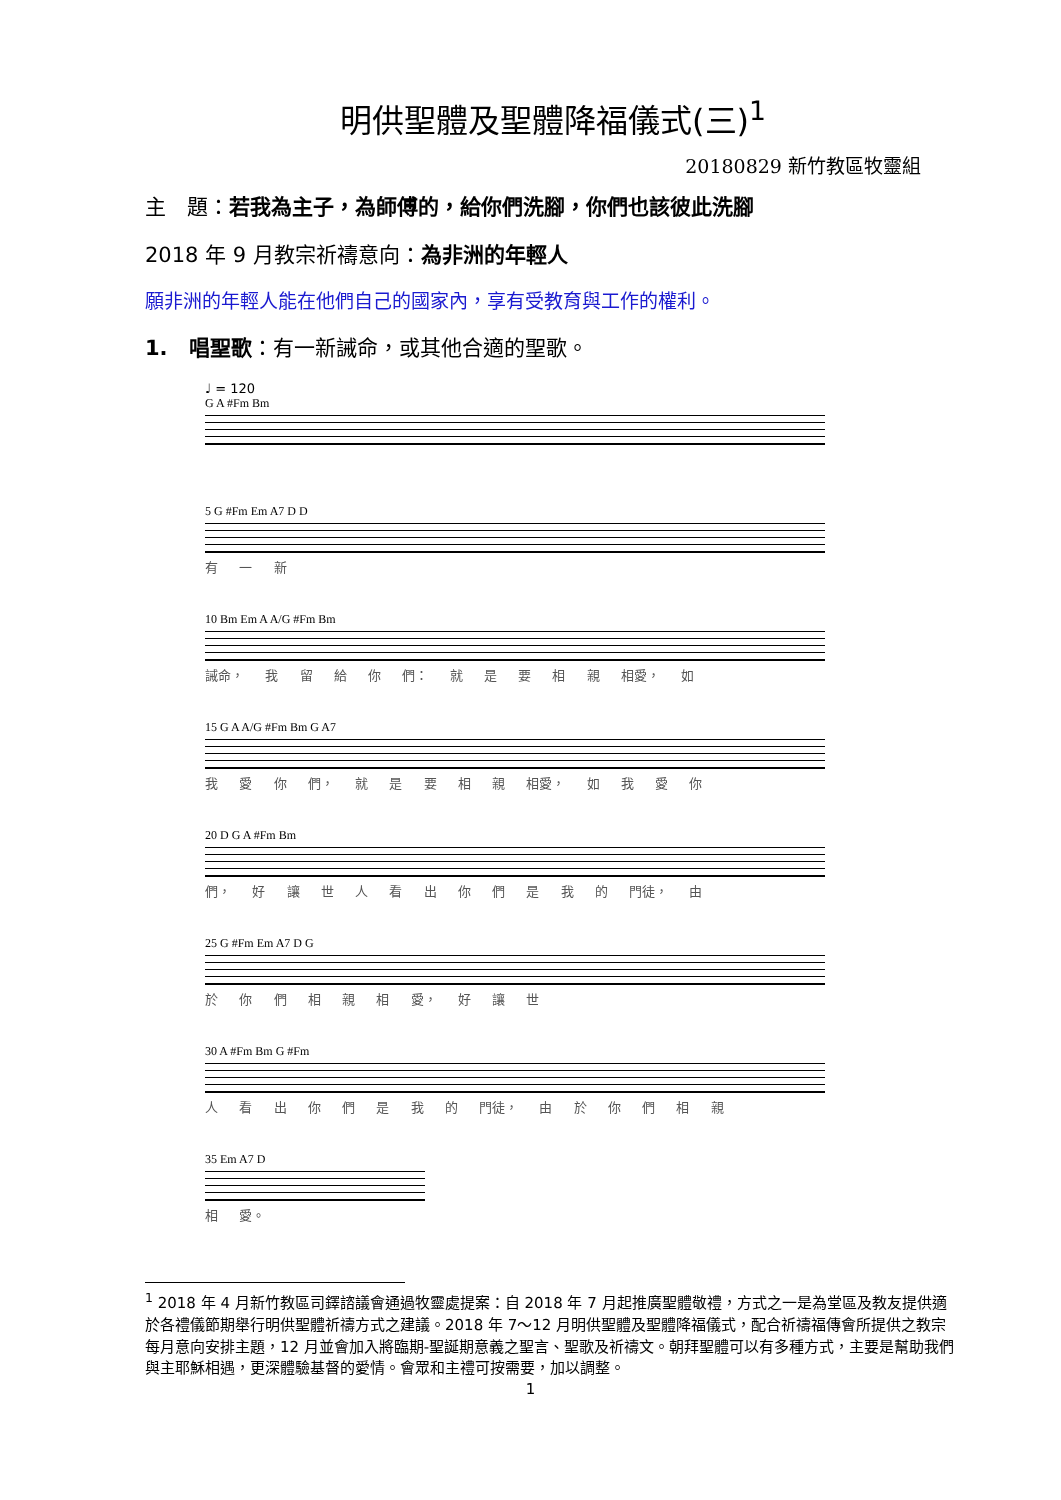明供聖體及聖體降福儀式(三)<sup>1</sup>
20180829 新竹教區牧靈組
主　題：若我為主子，為師傅的，給你們洗腳，你們也該彼此洗腳
2018 年 9 月教宗祈禱意向：為非洲的年輕人
願非洲的年輕人能在他們自己的國家內，享有受教育與工作的權利。
1.　唱聖歌：有一新誡命，或其他合適的聖歌。
♩ = 120
G A #Fm Bm
5 G #Fm Em A7 D D
有 一 新
10 Bm Em A A/G #Fm Bm
誡命， 我 留 給 你 們： 就 是 要 相 親 相愛， 如
15 G A A/G #Fm Bm G A7
我 愛 你 們， 就 是 要 相 親 相愛， 如 我 愛 你
20 D G A #Fm Bm
們， 好 讓 世 人 看 出 你 們 是 我 的 門徒， 由
25 G #Fm Em A7 D G
於 你 們 相 親 相 愛， 好 讓 世
30 A #Fm Bm G #Fm
人 看 出 你 們 是 我 的 門徒， 由 於 你 們 相 親
35 Em A7 D
相 愛。
<sup>1</sup> 2018 年 4 月新竹教區司鐸諮議會通過牧靈處提案：自 2018 年 7 月起推廣聖體敬禮，方式之一是為堂區及教友提供適於各禮儀節期舉行明供聖體祈禱方式之建議。2018 年 7～12 月明供聖體及聖體降福儀式，配合祈禱福傳會所提供之教宗每月意向安排主題，12 月並會加入將臨期-聖誕期意義之聖言、聖歌及祈禱文。朝拜聖體可以有多種方式，主要是幫助我們與主耶穌相遇，更深體驗基督的愛情。會眾和主禮可按需要，加以調整。
1